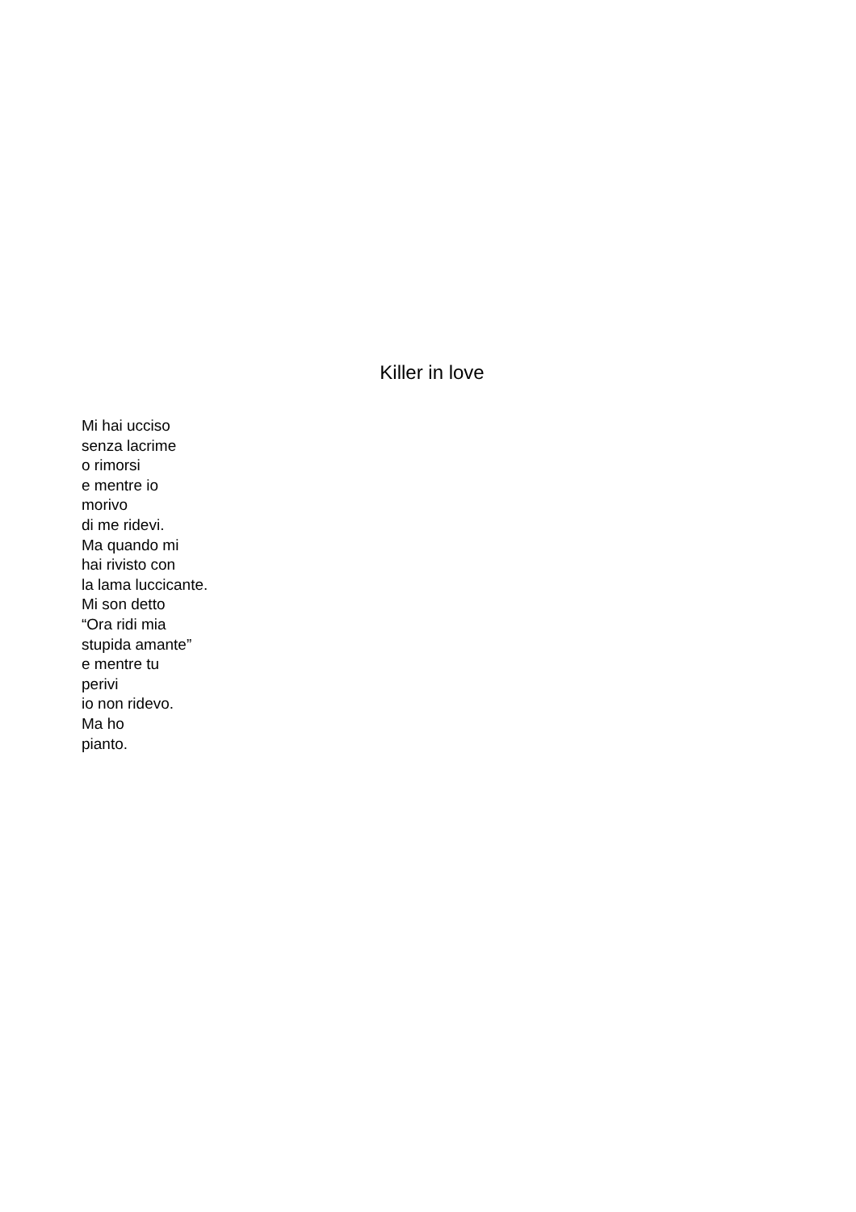Killer in love
Mi hai ucciso
senza lacrime
o rimorsi
e mentre io
morivo
di me ridevi.
Ma quando mi
hai rivisto con
la lama luccicante.
Mi son detto
“Ora ridi mia
stupida amante”
e mentre tu
perivi
io non ridevo.
Ma ho
pianto.